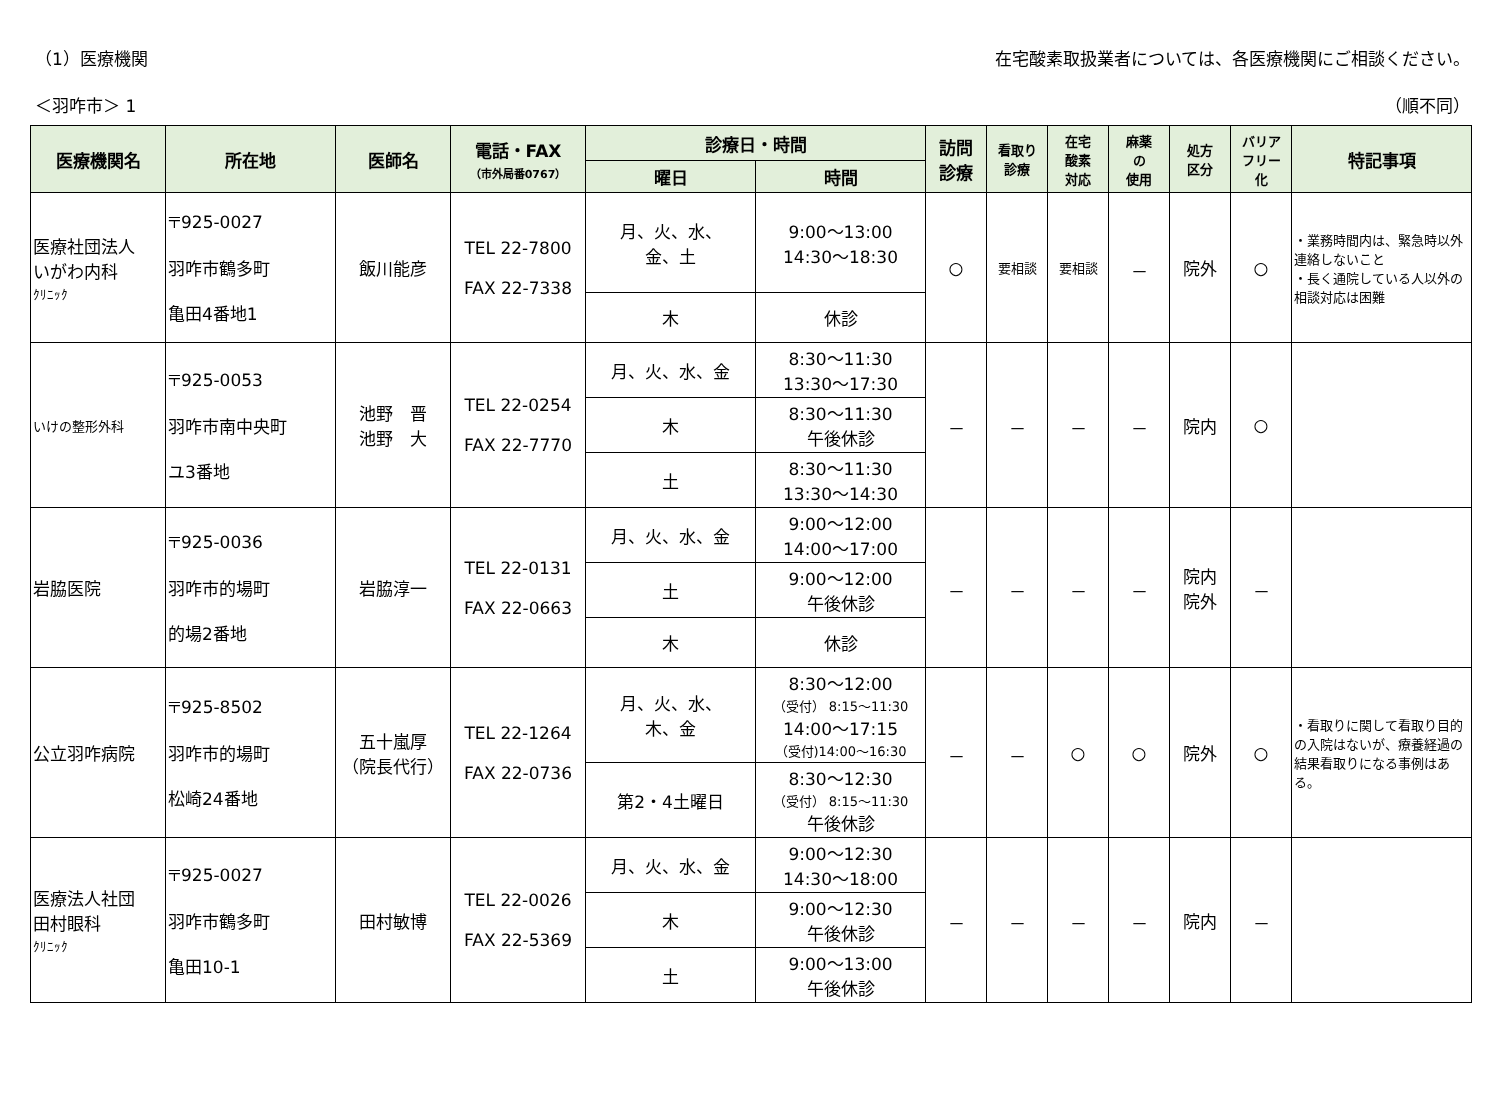（1）医療機関 在宅酸素取扱業者については、各医療機関にご相談ください。
＜羽咋市＞ 1 （順不同）
| 医療機関名 | 所在地 | 医師名 | 電話・FAX （市外局番0767） | 診療日・時間 | | 訪問 診療 | 看取り 診療 | 在宅 酸素 対応 | 麻薬 の 使用 | 処方 区分 | バリア フリー 化 | 特記事項 |
| --- | --- | --- | --- | --- | --- | --- | --- | --- | --- | --- | --- | --- |
| | | | | 曜日 | 時間 | | | | | | | |
| 医療社団法人 いがわ内科 ｸﾘﾆｯｸ | 〒925-0027 羽咋市鶴多町 亀田4番地1 | 飯川能彦 | TEL 22-7800 FAX 22-7338 | 月、火、水、 金、土 | 9:00～13:00 14:30～18:30 | ○ | 要相談 | 要相談 | － | 院外 | ○ | ・業務時間内は、緊急時以外連絡しないこと ・長く通院している人以外の相談対応は困難 |
| | | | | 木 | 休診 | | | | | | | |
| いけの整形外科 | 〒925-0053 羽咋市南中央町 ユ3番地 | 池野 晋 池野 大 | TEL 22-0254 FAX 22-7770 | 月、火、水、金 | 8:30～11:30 13:30～17:30 | － | － | － | － | 院内 | ○ | |
| | | | | 木 | 8:30～11:30 午後休診 | | | | | | | |
| | | | | 土 | 8:30～11:30 13:30～14:30 | | | | | | | |
| 岩脇医院 | 〒925-0036 羽咋市的場町 的場2番地 | 岩脇淳一 | TEL 22-0131 FAX 22-0663 | 月、火、水、金 | 9:00～12:00 14:00～17:00 | － | － | － | － | 院内 院外 | － | |
| | | | | 土 | 9:00～12:00 午後休診 | | | | | | | |
| | | | | 木 | 休診 | | | | | | | |
| 公立羽咋病院 | 〒925-8502 羽咋市的場町 松崎24番地 | 五十嵐厚 （院長代行） | TEL 22-1264 FAX 22-0736 | 月、火、水、 木、金 | 8:30～12:00 （受付） 8:15～11:30 14:00～17:15 （受付)14:00～16:30 | － | － | ○ | ○ | 院外 | ○ | ・看取りに関して看取り目的の入院はないが、療養経過の結果看取りになる事例はある。 |
| | | | | 第2・4土曜日 | 8:30～12:30 （受付） 8:15～11:30 午後休診 | | | | | | | |
| 医療法人社団 田村眼科 ｸﾘﾆｯｸ | 〒925-0027 羽咋市鶴多町 亀田10-1 | 田村敏博 | TEL 22-0026 FAX 22-5369 | 月、火、水、金 | 9:00～12:30 14:30～18:00 | － | － | － | － | 院内 | － | |
| | | | | 木 | 9:00～12:30 午後休診 | | | | | | | |
| | | | | 土 | 9:00～13:00 午後休診 | | | | | | | |